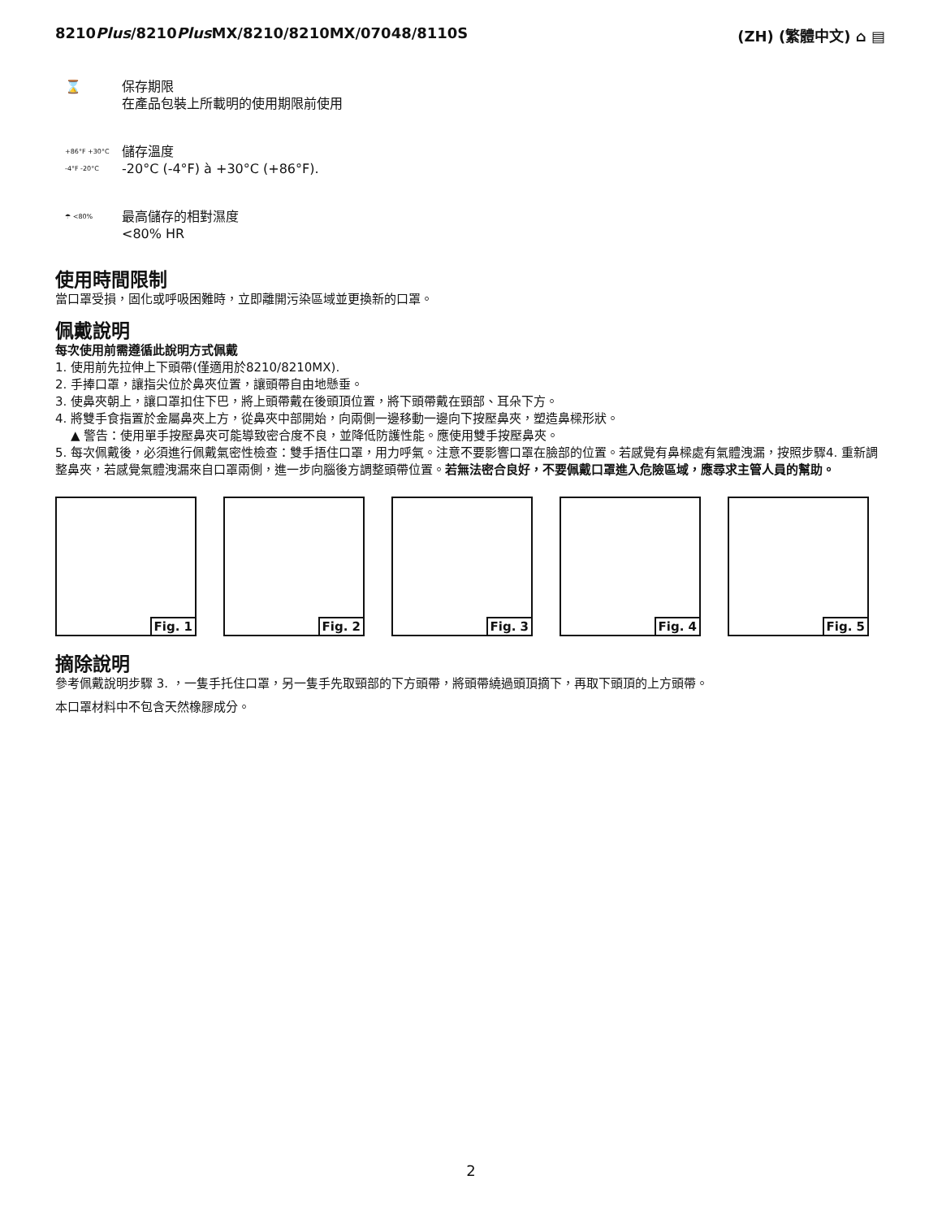8210Plus/8210Plus MX/8210/8210MX/07048/8110S
(ZH) (繁體中文) ⌂ ▤
⌛
保存期限
在產品包裝上所載明的使用期限前使用
+86°F +30°C -4°F -20°C
儲存溫度
-20°C (-4°F) à +30°C (+86°F).
☂ <80%
最高儲存的相對濕度
<80% HR
使用時間限制
當口罩受損，固化或呼吸困難時，立即離開污染區域並更換新的口罩。
佩戴說明
每次使用前需遵循此說明方式佩戴
1. 使用前先拉伸上下頭帶(僅適用於8210/8210MX).
2. 手捧口罩，讓指尖位於鼻夾位置，讓頭帶自由地懸垂。
3. 使鼻夾朝上，讓口罩扣住下巴，將上頭帶戴在後頭頂位置，將下頭帶戴在頸部、耳朵下方。
4. 將雙手食指置於金屬鼻夾上方，從鼻夾中部開始，向兩側一邊移動一邊向下按壓鼻夾，塑造鼻樑形狀。
▲ 警告：使用單手按壓鼻夾可能導致密合度不良，並降低防護性能。應使用雙手按壓鼻夾。
5. 每次佩戴後，必須進行佩戴氣密性檢查：雙手捂住口罩，用力呼氣。注意不要影響口罩在臉部的位置。若感覺有鼻樑處有氣體洩漏，按照步驟4. 重新調整鼻夾，若感覺氣體洩漏來自口罩兩側，進一步向腦後方調整頭帶位置。若無法密合良好，不要佩戴口罩進入危險區域，應尋求主管人員的幫助。
Fig. 1
Fig. 2
Fig. 3
Fig. 4
Fig. 5
摘除說明
參考佩戴說明步驟 3. ，一隻手托住口罩，另一隻手先取頸部的下方頭帶，將頭帶繞過頭頂摘下，再取下頭頂的上方頭帶。
本口罩材料中不包含天然橡膠成分。
2